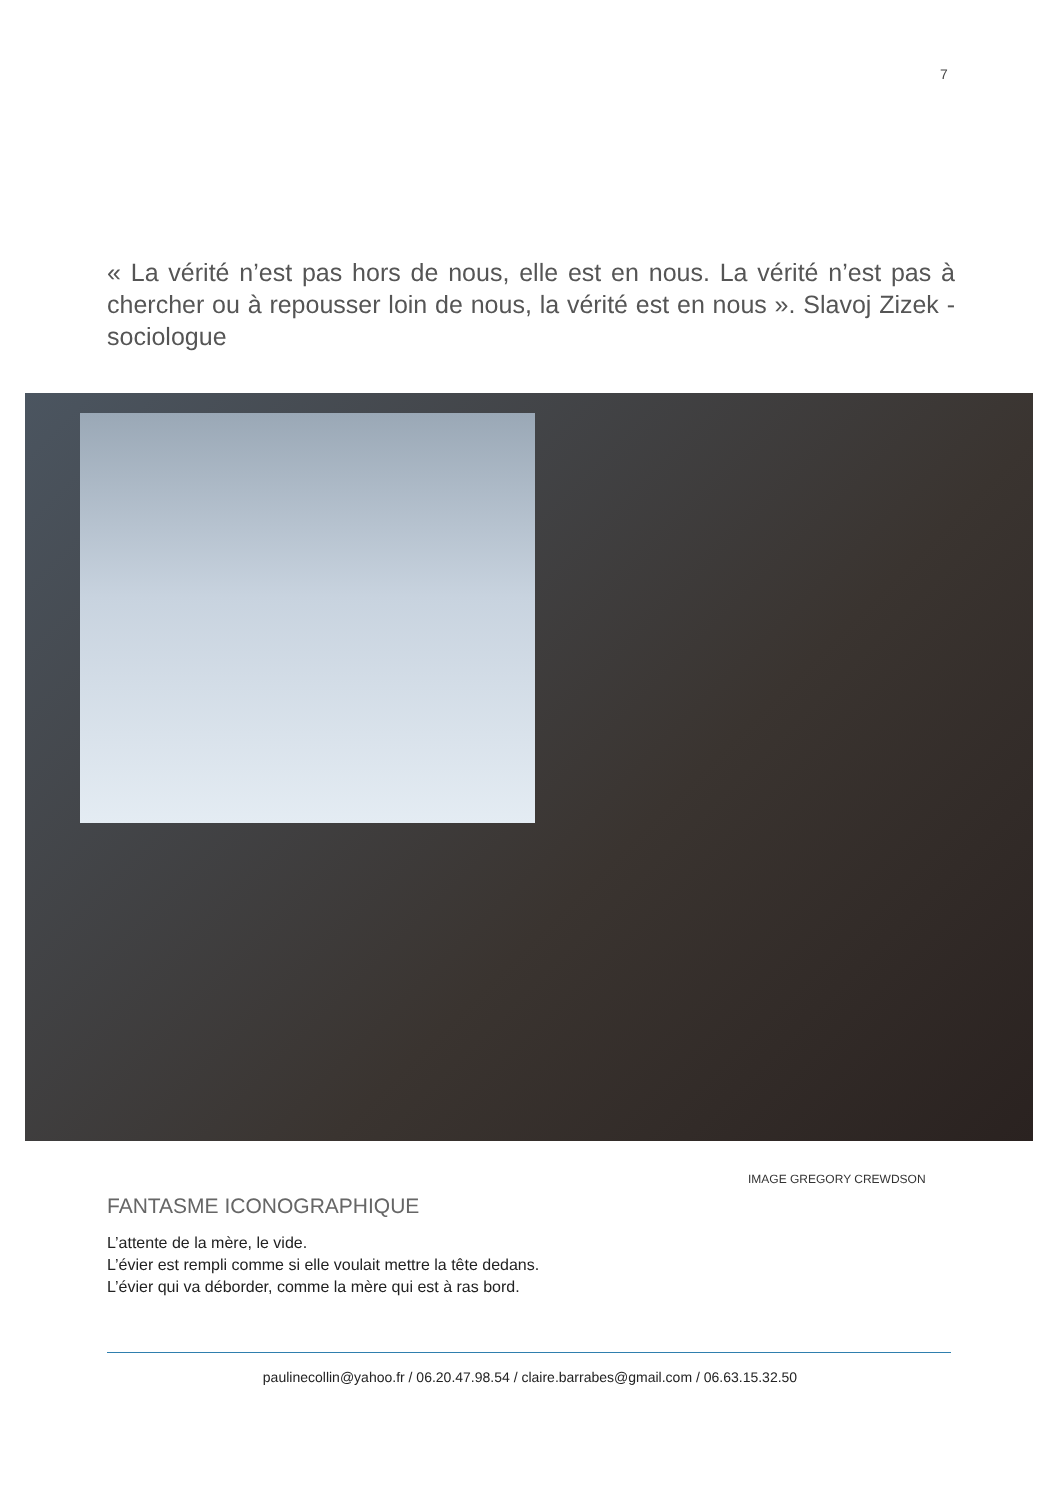7
« La vérité n’est pas hors de nous, elle est en nous. La vérité n’est pas à chercher ou à repousser loin de nous, la vérité est en nous ». Slavoj Zizek - sociologue
IMAGE GREGORY CREWDSON
FANTASME ICONOGRAPHIQUE
L’attente de la mère, le vide.
L’évier est rempli comme si elle voulait mettre la tête dedans.
L’évier qui va déborder, comme la mère qui est à ras bord.
paulinecollin@yahoo.fr / 06.20.47.98.54 / claire.barrabes@gmail.com / 06.63.15.32.50